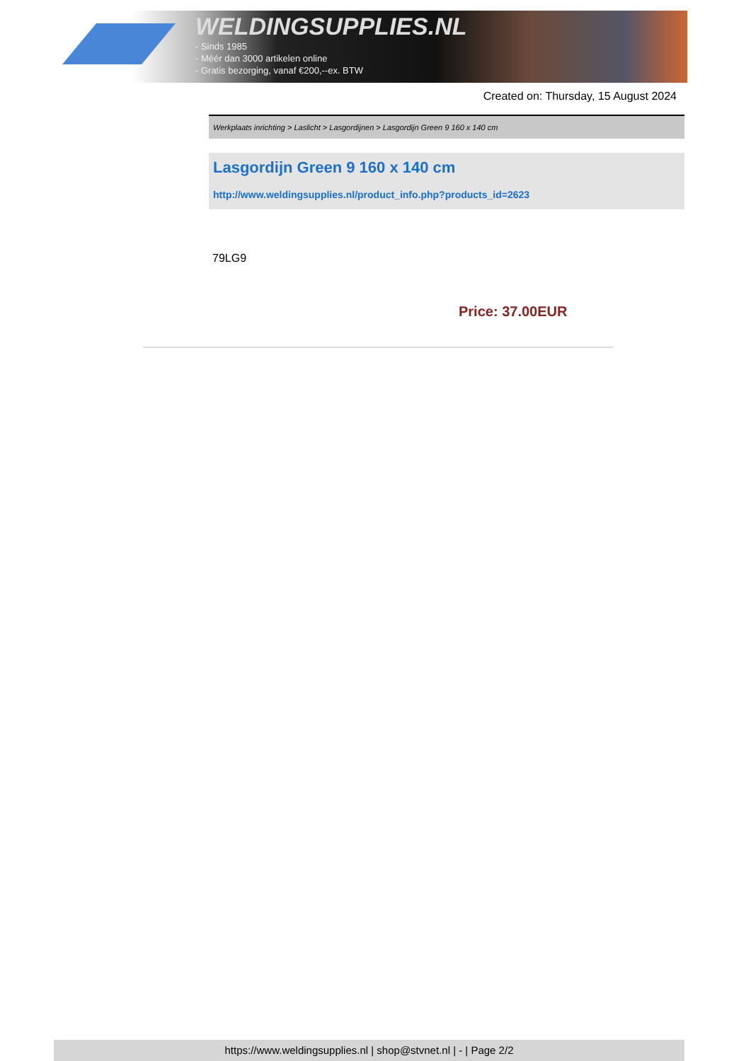WELDINGSUPPLIES.NL
- Sinds 1985
- Méér dan 3000 artikelen online
- Gratis bezorging, vanaf €200,--ex. BTW
Created on: Thursday, 15 August 2024
Werkplaats inrichting > Laslicht > Lasgordijnen > Lasgordijn Green 9 160 x 140 cm
Lasgordijn Green 9 160 x 140 cm
http://www.weldingsupplies.nl/product_info.php?products_id=2623
79LG9
Price: 37.00EUR
https://www.weldingsupplies.nl | shop@stvnet.nl | - | Page 2/2